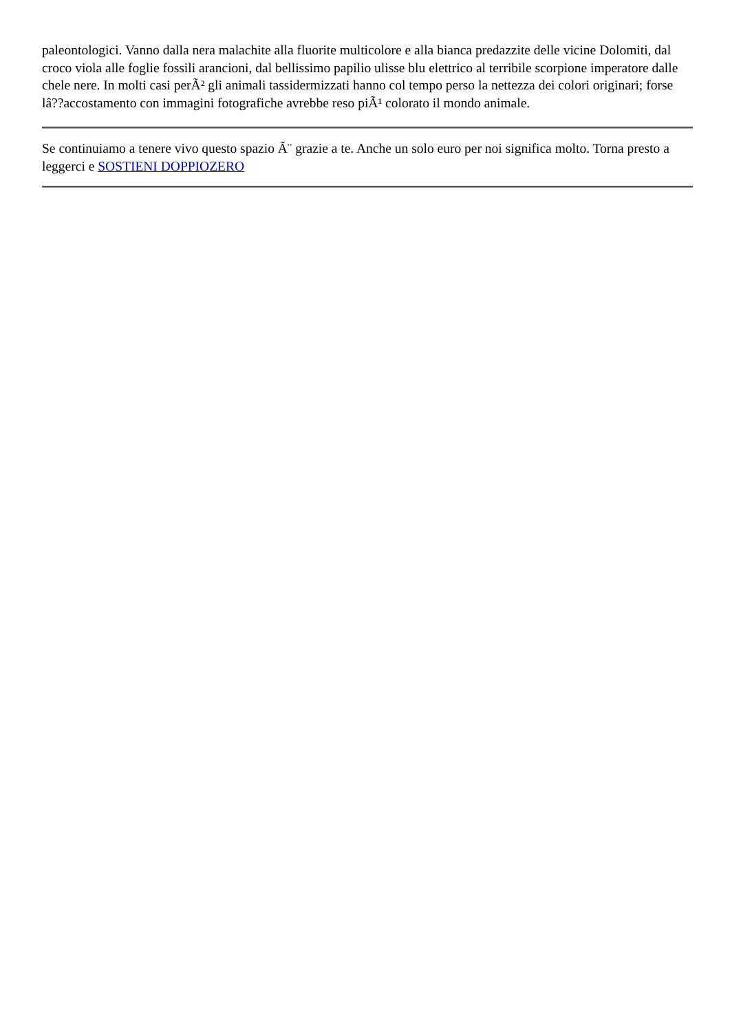paleontologici. Vanno dalla nera malachite alla fluorite multicolore e alla bianca predazzite delle vicine Dolomiti, dal croco viola alle foglie fossili arancioni, dal bellissimo papilio ulisse blu elettrico al terribile scorpione imperatore dalle chele nere. In molti casi perÃ² gli animali tassidermizzati hanno col tempo perso la nettezza dei colori originari; forse lâ??accostamento con immagini fotografiche avrebbe reso piÃ¹ colorato il mondo animale.
Se continuiamo a tenere vivo questo spazio Ã¨ grazie a te. Anche un solo euro per noi significa molto. Torna presto a leggerci e SOSTIENI DOPPIOZERO